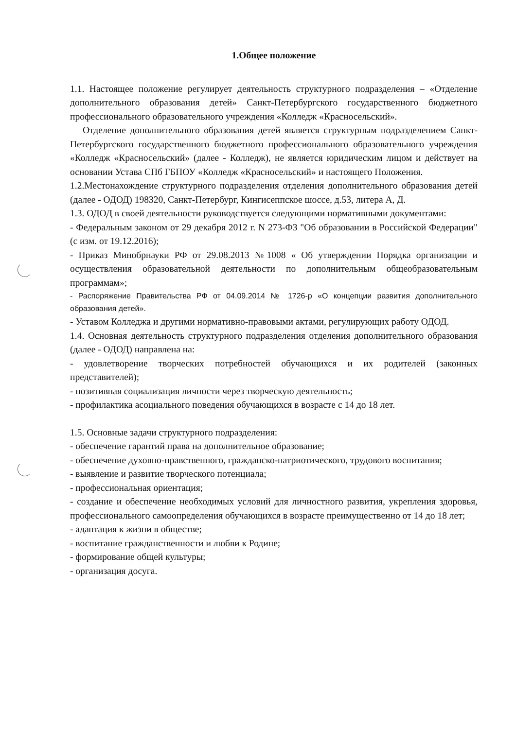1.Общее положение
1.1. Настоящее положение регулирует деятельность структурного подразделения – «Отделение дополнительного образования детей» Санкт-Петербургского государственного бюджетного профессионального образовательного учреждения «Колледж «Красносельский».
Отделение дополнительного образования детей является структурным подразделением Санкт-Петербургского государственного бюджетного профессионального образовательного учреждения «Колледж «Красносельский» (далее - Колледж), не является юридическим лицом и действует на основании Устава СПб ГБПОУ «Колледж «Красносельский» и настоящего Положения.
1.2.Местонахождение структурного подразделения отделения дополнительного образования детей (далее - ОДОД) 198320, Санкт-Петербург, Кингисеппское шоссе, д.53, литера А, Д.
1.3. ОДОД в своей деятельности руководствуется следующими нормативными документами:
- Федеральным законом от 29 декабря 2012 г. N 273-ФЗ "Об образовании в Российской Федерации" (с изм. от 19.12.2016);
- Приказ Минобрнауки РФ от 29.08.2013 №1008 « Об утверждении Порядка организации и осуществления образовательной деятельности по дополнительным общеобразовательным программам»;
- Распоряжение Правительства РФ от 04.09.2014 № 1726-р «О концепции развития дополнительного образования детей».
- Уставом Колледжа и другими нормативно-правовыми актами, регулирующих работу ОДОД.
1.4. Основная деятельность структурного подразделения отделения дополнительного образования (далее - ОДОД) направлена на:
- удовлетворение творческих потребностей обучающихся и их родителей (законных представителей);
- позитивная социализация личности через творческую деятельность;
- профилактика асоциального поведения обучающихся в возрасте с 14 до 18 лет.
1.5. Основные задачи структурного подразделения:
- обеспечение гарантий права на дополнительное образование;
- обеспечение духовно-нравственного, гражданско-патриотического, трудового воспитания;
- выявление и развитие творческого потенциала;
- профессиональная ориентация;
- создание и обеспечение необходимых условий для личностного развития, укрепления здоровья, профессионального самоопределения обучающихся в возрасте преимущественно от 14 до 18 лет;
- адаптация к жизни в обществе;
- воспитание гражданственности и любви к Родине;
- формирование общей культуры;
- организация досуга.